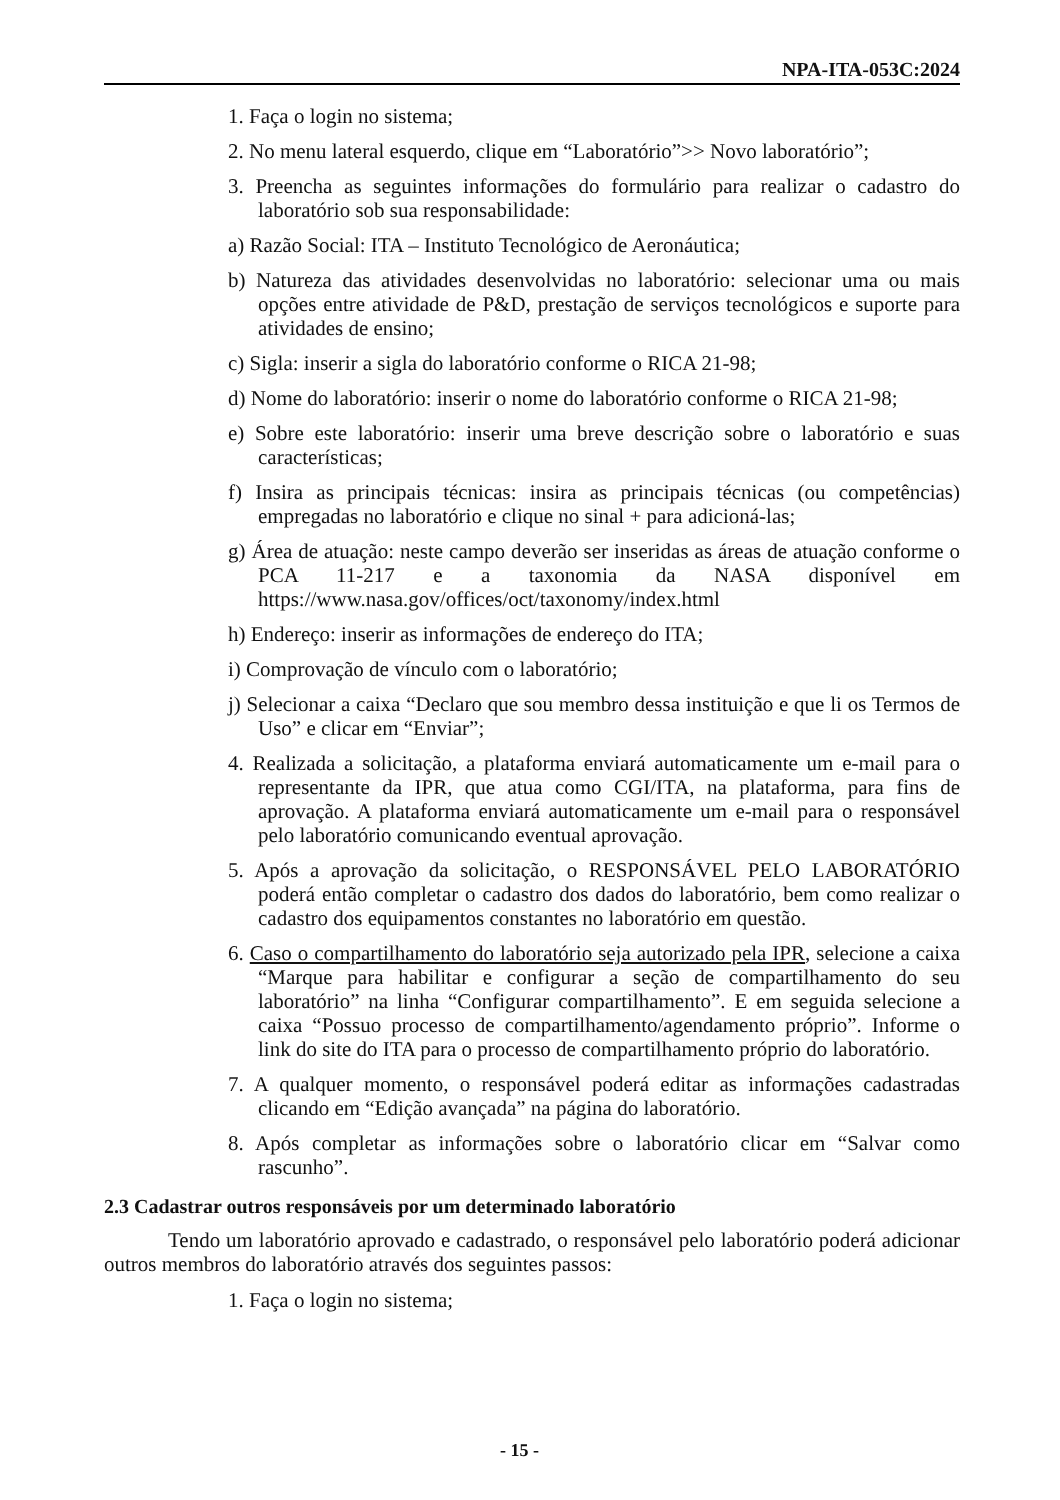NPA-ITA-053C:2024
1. Faça o login no sistema;
2. No menu lateral esquerdo, clique em “Laboratório”>> Novo laboratório”;
3. Preencha as seguintes informações do formulário para realizar o cadastro do laboratório sob sua responsabilidade:
a) Razão Social: ITA – Instituto Tecnológico de Aeronáutica;
b) Natureza das atividades desenvolvidas no laboratório: selecionar uma ou mais opções entre atividade de P&D, prestação de serviços tecnológicos e suporte para atividades de ensino;
c) Sigla: inserir a sigla do laboratório conforme o RICA 21-98;
d) Nome do laboratório: inserir o nome do laboratório conforme o RICA 21-98;
e) Sobre este laboratório: inserir uma breve descrição sobre o laboratório e suas características;
f) Insira as principais técnicas: insira as principais técnicas (ou competências) empregadas no laboratório e clique no sinal + para adicioná-las;
g) Área de atuação: neste campo deverão ser inseridas as áreas de atuação conforme o PCA 11-217 e a taxonomia da NASA disponível em https://www.nasa.gov/offices/oct/taxonomy/index.html
h) Endereço: inserir as informações de endereço do ITA;
i) Comprovação de vínculo com o laboratório;
j) Selecionar a caixa “Declaro que sou membro dessa instituição e que li os Termos de Uso” e clicar em “Enviar”;
4. Realizada a solicitação, a plataforma enviará automaticamente um e-mail para o representante da IPR, que atua como CGI/ITA, na plataforma, para fins de aprovação. A plataforma enviará automaticamente um e-mail para o responsável pelo laboratório comunicando eventual aprovação.
5. Após a aprovação da solicitação, o RESPONSÁVEL PELO LABORATÓRIO poderá então completar o cadastro dos dados do laboratório, bem como realizar o cadastro dos equipamentos constantes no laboratório em questão.
6. Caso o compartilhamento do laboratório seja autorizado pela IPR, selecione a caixa “Marque para habilitar e configurar a seção de compartilhamento do seu laboratório” na linha “Configurar compartilhamento”. E em seguida selecione a caixa “Possuo processo de compartilhamento/agendamento próprio”. Informe o link do site do ITA para o processo de compartilhamento próprio do laboratório.
7. A qualquer momento, o responsável poderá editar as informações cadastradas clicando em “Edição avançada” na página do laboratório.
8. Após completar as informações sobre o laboratório clicar em “Salvar como rascunho”.
2.3 Cadastrar outros responsáveis por um determinado laboratório
Tendo um laboratório aprovado e cadastrado, o responsável pelo laboratório poderá adicionar outros membros do laboratório através dos seguintes passos:
1. Faça o login no sistema;
- 15 -